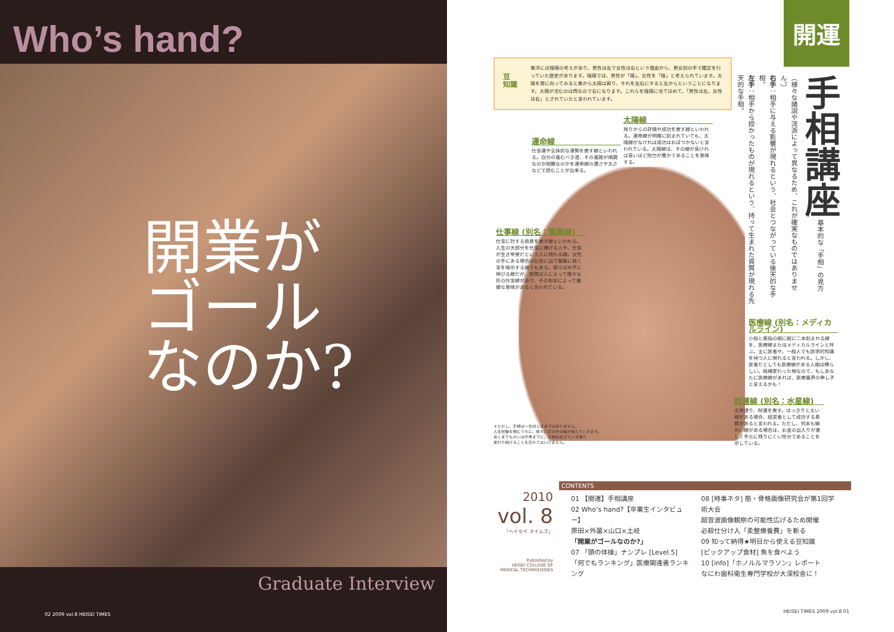Who’s hand?
開業が
ゴール
なのか?
Graduate Interview
02 2009 vol.8 HEISEI TIMES
開運
手相講座 基本的な「手相」の見方（様々な諸説や流派によって異なるため、これが確実なものではありません。）
右手：相手に与える影響が現れるという、社会とつながっている後天的な手相。
左手：相手から授かったものが現れるという、持って生まれた資質が現れる先天的な手相。
豆
知識
東洋には陰陽の考えがあり、男性は左で女性は右という理由から、男女別の手で鑑定を行っていた歴史があります。陰陽では、男性が「陽」、女性を「陰」と考えられています。太陽を南に向ってみると東から太陽は昇り、それを左右にすると左からということになります。太陽が沈むのは西なので右になります。これらを陰陽に当てはめて、「男性は左、女性は右」とされていたと言われています。
運命線
仕事運や全体的な運勢を表す線といわれる。自分の進むべき道、その進路が順調なのか困難なのかを運命線の濃さや太さなどで読むことが出来る。
太陽線
周りからの評価や成功を表す線といわれる。運命線が明確に刻まれていても、太陽線がなければ成功はおぼつかないと言われている。太陽線は、その線が長ければ長いほど財力が豊かであることを意味する。
仕事線 (別名：職業線)
仕事に対する熱意を表す線といわれる。人生の大部分を仕事に捧げる人や、仕事が生き甲斐だという人に現れる線。女性の手にある場合は社会に出て職業に就く事を暗示する線でもある。図では水平に伸びる線だが、実際は人によって様々な形の仕事線があり、その形状によって複雑な意味があると言われている。
医療線 (別名：メディカルライン)
小指と薬指の間に縦に二本刻まれる線を、医療線またはメディカルラインと呼ぶ。主に医者や、一般人でも医学的知識を持つ人に現れると言われる。しかし、医者だとしても医療線がある人間は稀らしい。結構変わった相なので、もしあなたに医療線があれば、医療業界の申し子と言えるかも！
財運線 (別名：水星線)
文字通り、財運を表す。はっきりと太い線がある場合、経営者として成功する素質があると言われる。ただし、何本も細かい線がある場合は、お金の出入りが激しく手元に残りにくい性分であることを示している。
＊ただし、手相は一生同じままではありません。
人生経験を積むうちに、徐々に手の平の線が増えていきます。
あくまでも占いは参考までに。手相は生きている限り
変わり続けることを忘れてはいけません。
2010
vol. 8
「ヘイセイ タイムズ」
Published by
HEISEI COLLEGE OF
MEDICAL TECHNOLOGIES
CONTENTS
01 【開運】手相講座
02 Who’s hand?【卒業生インタビュー】
原田×外薗×山口×土岐
「開業がゴールなのか?」
07 「頭の体操」ナンプレ [Level.5]
「何でもランキング」医療関連書ランキング
08 [時事ネタ] 筋・骨格画像研究会が第1回学術大会
超音波画像観察の可能性広げるため開催
必殺仕分け人「柔整療養費」を斬る
09 知って納得★明日から使える豆知識
[ピックアップ食材] 魚を食べよう
10 [info]「ホノルルマラソン」レポート
なにわ歯科衛生専門学校が大深校舎に！
HEISEI TIMES 2009 vol.8 01